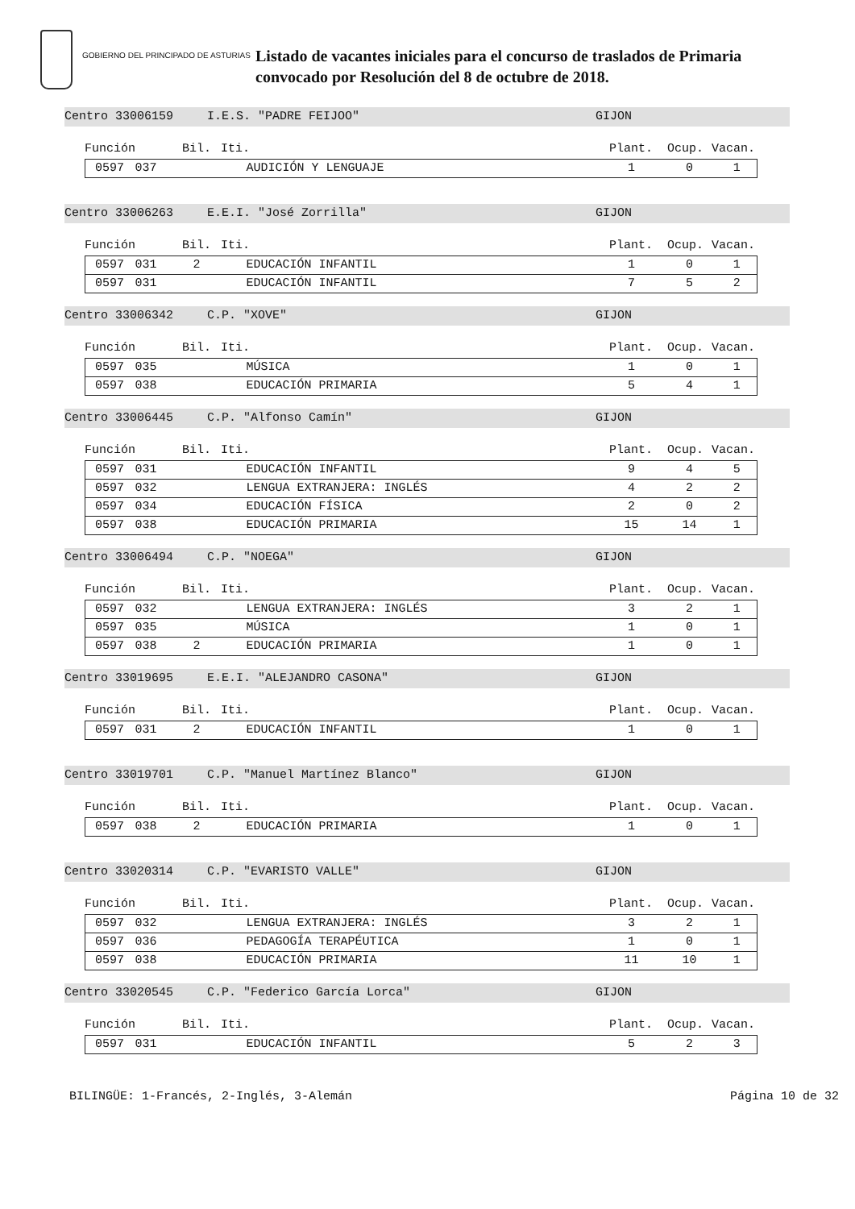GOBIERNO DEL PRINCIPADO DE ASTURIAS
Listado de vacantes iniciales para el concurso de traslados de Primaria
convocado por Resolución del 8 de octubre de 2018.
Centro 33006159 I.E.S. "PADRE FEIJOO" GIJON
Función Bil. Iti. Plant. Ocup. Vacan.
| 0597 | 037 | | AUDICIÓN Y LENGUAJE | 1 | 0 | 1 |
Centro 33006263 E.E.I. "José Zorrilla" GIJON
Función Bil. Iti. Plant. Ocup. Vacan.
| 0597 | 031 | 2 | EDUCACIÓN INFANTIL | 1 | 0 | 1 |
| 0597 | 031 | | EDUCACIÓN INFANTIL | 7 | 5 | 2 |
Centro 33006342 C.P. "XOVE" GIJON
Función Bil. Iti. Plant. Ocup. Vacan.
| 0597 | 035 | | MÚSICA | 1 | 0 | 1 |
| 0597 | 038 | | EDUCACIÓN PRIMARIA | 5 | 4 | 1 |
Centro 33006445 C.P. "Alfonso Camín" GIJON
Función Bil. Iti. Plant. Ocup. Vacan.
| 0597 | 031 | | EDUCACIÓN INFANTIL | 9 | 4 | 5 |
| 0597 | 032 | | LENGUA EXTRANJERA: INGLÉS | 4 | 2 | 2 |
| 0597 | 034 | | EDUCACIÓN FÍSICA | 2 | 0 | 2 |
| 0597 | 038 | | EDUCACIÓN PRIMARIA | 15 | 14 | 1 |
Centro 33006494 C.P. "NOEGA" GIJON
Función Bil. Iti. Plant. Ocup. Vacan.
| 0597 | 032 | | LENGUA EXTRANJERA: INGLÉS | 3 | 2 | 1 |
| 0597 | 035 | | MÚSICA | 1 | 0 | 1 |
| 0597 | 038 | 2 | EDUCACIÓN PRIMARIA | 1 | 0 | 1 |
Centro 33019695 E.E.I. "ALEJANDRO CASONA" GIJON
Función Bil. Iti. Plant. Ocup. Vacan.
| 0597 | 031 | 2 | EDUCACIÓN INFANTIL | 1 | 0 | 1 |
Centro 33019701 C.P. "Manuel Martínez Blanco" GIJON
Función Bil. Iti. Plant. Ocup. Vacan.
| 0597 | 038 | 2 | EDUCACIÓN PRIMARIA | 1 | 0 | 1 |
Centro 33020314 C.P. "EVARISTO VALLE" GIJON
Función Bil. Iti. Plant. Ocup. Vacan.
| 0597 | 032 | | LENGUA EXTRANJERA: INGLÉS | 3 | 2 | 1 |
| 0597 | 036 | | PEDAGOGÍA TERAPÉUTICA | 1 | 0 | 1 |
| 0597 | 038 | | EDUCACIÓN PRIMARIA | 11 | 10 | 1 |
Centro 33020545 C.P. "Federico García Lorca" GIJON
Función Bil. Iti. Plant. Ocup. Vacan.
| 0597 | 031 | | EDUCACIÓN INFANTIL | 5 | 2 | 3 |
BILINGÜE: 1-Francés, 2-Inglés, 3-Alemán Página 10 de 32